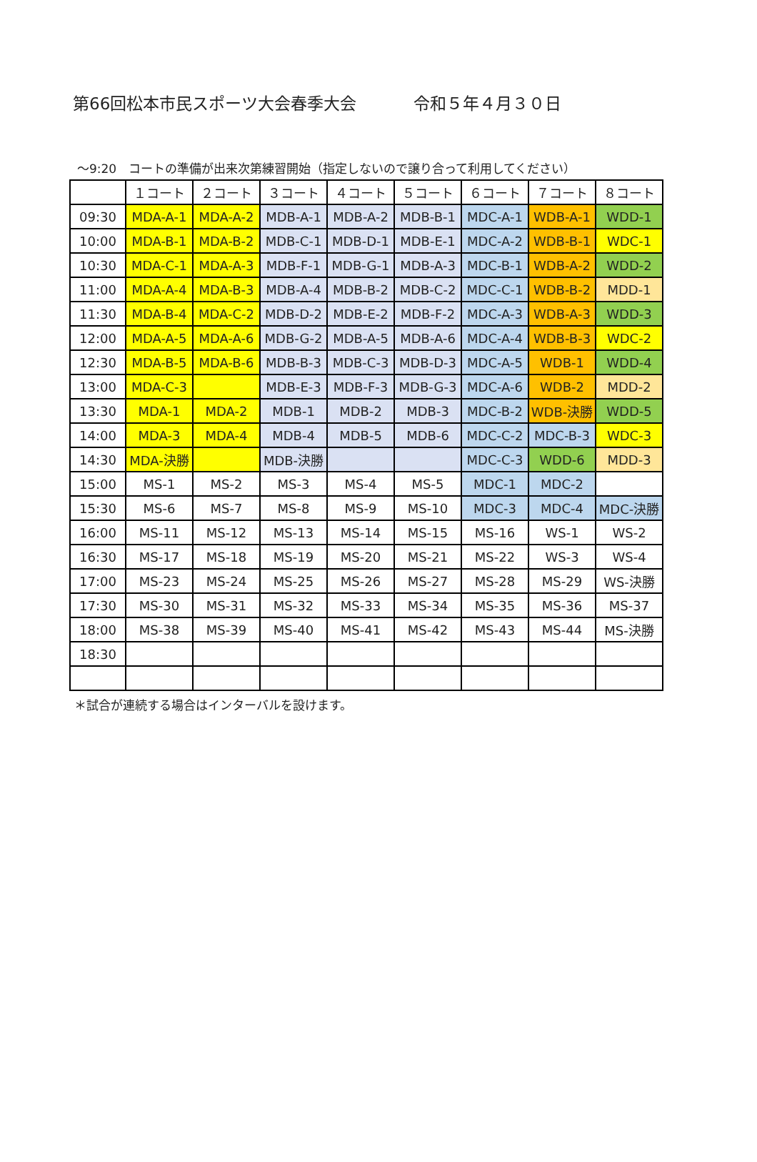第66回松本市民スポーツ大会春季大会 令和５年４月３０日
～9:20　コートの準備が出来次第練習開始（指定しないので譲り合って利用してください）
| | １コート | ２コート | ３コート | ４コート | ５コート | ６コート | ７コート | ８コート |
| 09:30 | MDA-A-1 | MDA-A-2 | MDB-A-1 | MDB-A-2 | MDB-B-1 | MDC-A-1 | WDB-A-1 | WDD-1 |
| 10:00 | MDA-B-1 | MDA-B-2 | MDB-C-1 | MDB-D-1 | MDB-E-1 | MDC-A-2 | WDB-B-1 | WDC-1 |
| 10:30 | MDA-C-1 | MDA-A-3 | MDB-F-1 | MDB-G-1 | MDB-A-3 | MDC-B-1 | WDB-A-2 | WDD-2 |
| 11:00 | MDA-A-4 | MDA-B-3 | MDB-A-4 | MDB-B-2 | MDB-C-2 | MDC-C-1 | WDB-B-2 | MDD-1 |
| 11:30 | MDA-B-4 | MDA-C-2 | MDB-D-2 | MDB-E-2 | MDB-F-2 | MDC-A-3 | WDB-A-3 | WDD-3 |
| 12:00 | MDA-A-5 | MDA-A-6 | MDB-G-2 | MDB-A-5 | MDB-A-6 | MDC-A-4 | WDB-B-3 | WDC-2 |
| 12:30 | MDA-B-5 | MDA-B-6 | MDB-B-3 | MDB-C-3 | MDB-D-3 | MDC-A-5 | WDB-1 | WDD-4 |
| 13:00 | MDA-C-3 | | MDB-E-3 | MDB-F-3 | MDB-G-3 | MDC-A-6 | WDB-2 | MDD-2 |
| 13:30 | MDA-1 | MDA-2 | MDB-1 | MDB-2 | MDB-3 | MDC-B-2 | WDB-決勝 | WDD-5 |
| 14:00 | MDA-3 | MDA-4 | MDB-4 | MDB-5 | MDB-6 | MDC-C-2 | MDC-B-3 | WDC-3 |
| 14:30 | MDA-決勝 | | MDB-決勝 | | | MDC-C-3 | WDD-6 | MDD-3 |
| 15:00 | MS-1 | MS-2 | MS-3 | MS-4 | MS-5 | MDC-1 | MDC-2 | |
| 15:30 | MS-6 | MS-7 | MS-8 | MS-9 | MS-10 | MDC-3 | MDC-4 | MDC-決勝 |
| 16:00 | MS-11 | MS-12 | MS-13 | MS-14 | MS-15 | MS-16 | WS-1 | WS-2 |
| 16:30 | MS-17 | MS-18 | MS-19 | MS-20 | MS-21 | MS-22 | WS-3 | WS-4 |
| 17:00 | MS-23 | MS-24 | MS-25 | MS-26 | MS-27 | MS-28 | MS-29 | WS-決勝 |
| 17:30 | MS-30 | MS-31 | MS-32 | MS-33 | MS-34 | MS-35 | MS-36 | MS-37 |
| 18:00 | MS-38 | MS-39 | MS-40 | MS-41 | MS-42 | MS-43 | MS-44 | MS-決勝 |
| 18:30 | | | | | | | | |
＊試合が連続する場合はインターバルを設けます。